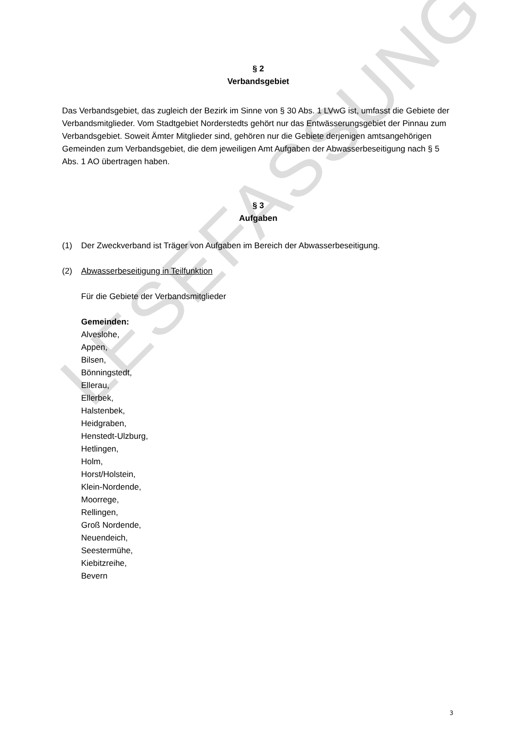LESEFASSUNG
§ 2
Verbandsgebiet
Das Verbandsgebiet, das zugleich der Bezirk im Sinne von § 30 Abs. 1 LVwG ist, umfasst die Gebiete der Verbandsmitglieder. Vom Stadtgebiet Norderstedts gehört nur das Entwässerungsgebiet der Pinnau zum Verbandsgebiet. Soweit Ämter Mitglieder sind, gehören nur die Gebiete derjenigen amtsangehörigen Gemeinden zum Verbandsgebiet, die dem jeweiligen Amt Aufgaben der Abwasserbeseitigung nach § 5 Abs. 1 AO übertragen haben.
§ 3
Aufgaben
(1) Der Zweckverband ist Träger von Aufgaben im Bereich der Abwasserbeseitigung.
(2) Abwasserbeseitigung in Teilfunktion
Für die Gebiete der Verbandsmitglieder
Gemeinden:
Alveslohe,
Appen,
Bilsen,
Bönningstedt,
Ellerau,
Ellerbek,
Halstenbek,
Heidgraben,
Henstedt-Ulzburg,
Hetlingen,
Holm,
Horst/Holstein,
Klein-Nordende,
Moorrege,
Rellingen,
Groß Nordende,
Neuendeich,
Seestermühe,
Kiebitzreihe,
Bevern
3